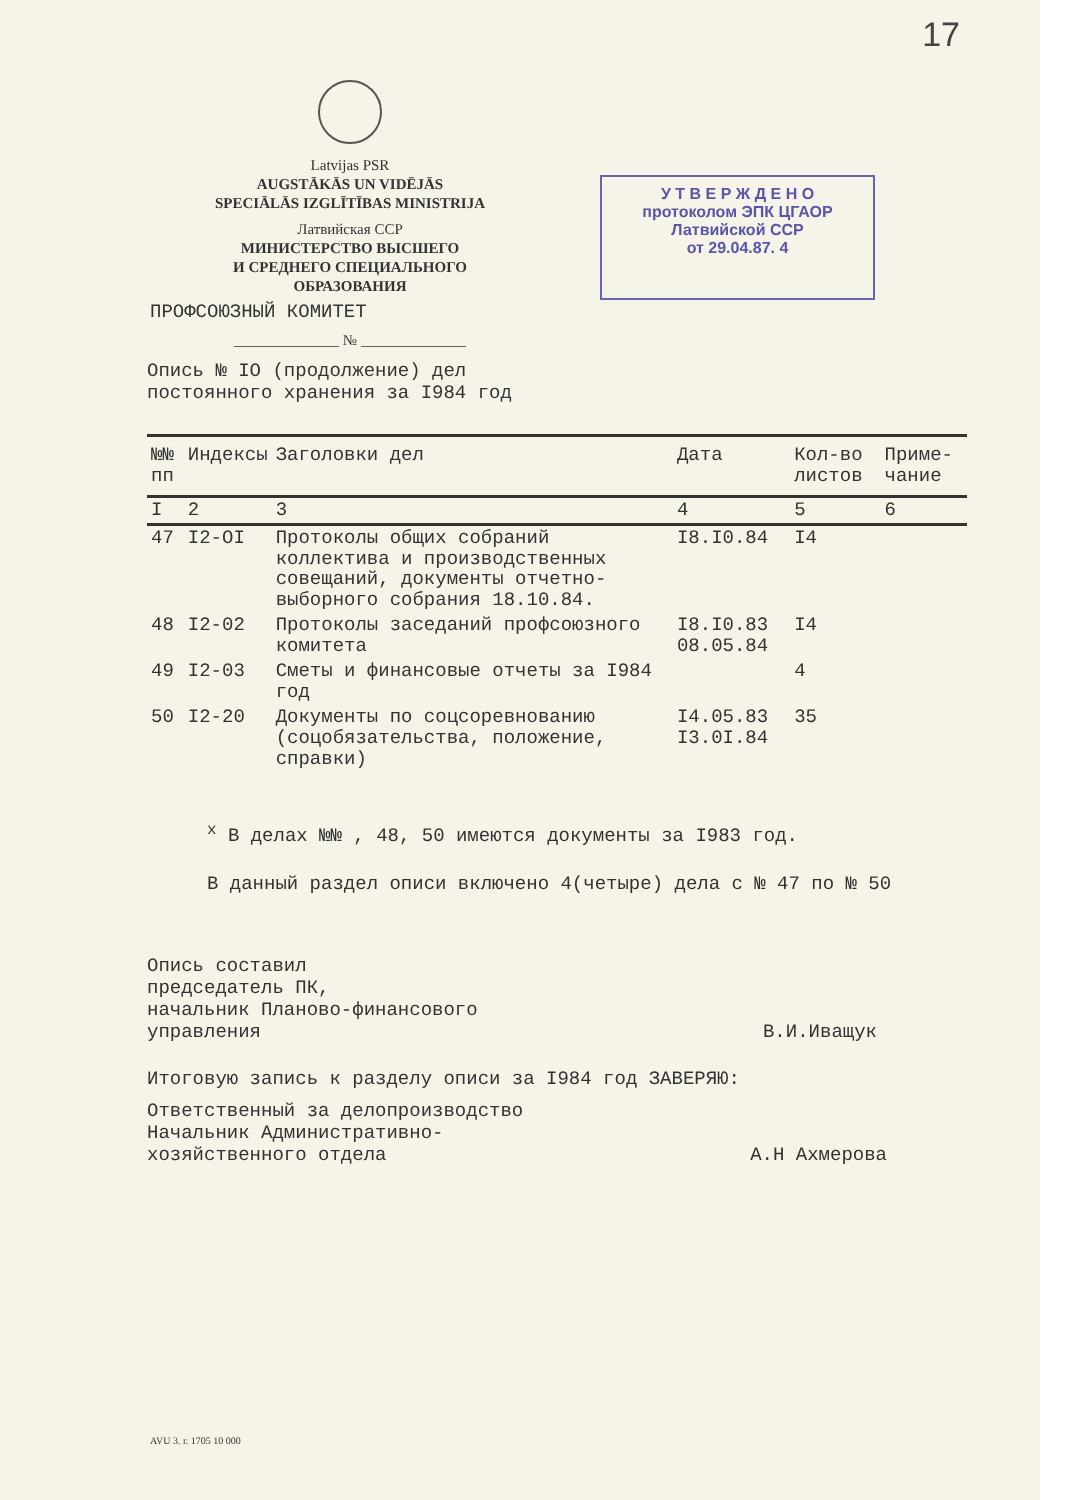17
Latvijas PSR
AUGSTĀKĀS UN VIDĒJĀS
SPECIĀLĀS IZGLĪTĪBAS MINISTRIJA
Латвийская ССР
МИНИСТЕРСТВО ВЫСШЕГО
И СРЕДНЕГО СПЕЦИАЛЬНОГО
ОБРАЗОВАНИЯ
ПРОФСОЮЗНЫЙ КОМИТЕТ
______________ № ______________
У Т В Е Р Ж Д Е Н О
протоколом ЭПК ЦГАОР
Латвийской ССР
от 29.04.87. 4
Опись № IO (продолжение) дел
постоянного хранения за I984 год
| №№ пп | Индексы | Заголовки дел | Дата | Кол-во листов | Приме-чание |
| --- | --- | --- | --- | --- | --- |
| I | 2 | 3 | 4 | 5 | 6 |
| 47 | I2-OI | Протоколы общих собраний коллектива и производственных совещаний, документы отчетно-выборного собрания 18.10.84. | I8.I0.84 | I4 | |
| 48 | I2-02 | Протоколы заседаний профсоюзного комитета | I8.I0.83 08.05.84 | I4 | |
| 49 | I2-03 | Сметы и финансовые отчеты за I984 год | | 4 | |
| 50 | I2-20 | Документы по соцсоревнованию (соцобязательства, положение, справки) | I4.05.83 I3.0I.84 | 35 | |
<sup>x</sup> В делах №№ , 48, 50 имеются документы за I983 год.
В данный раздел описи включено 4(четыре) дела с № 47 по № 50
Опись составил
председатель ПК,
начальник Планово-финансового
управления
В.И.Иващук
Итоговую запись к разделу описи за I984 год ЗАВЕРЯЮ:
Ответственный за делопроизводство
Начальник Административно-
хозяйственного отдела
А.Н Ахмерова
AVU 3. г. 1705 10 000